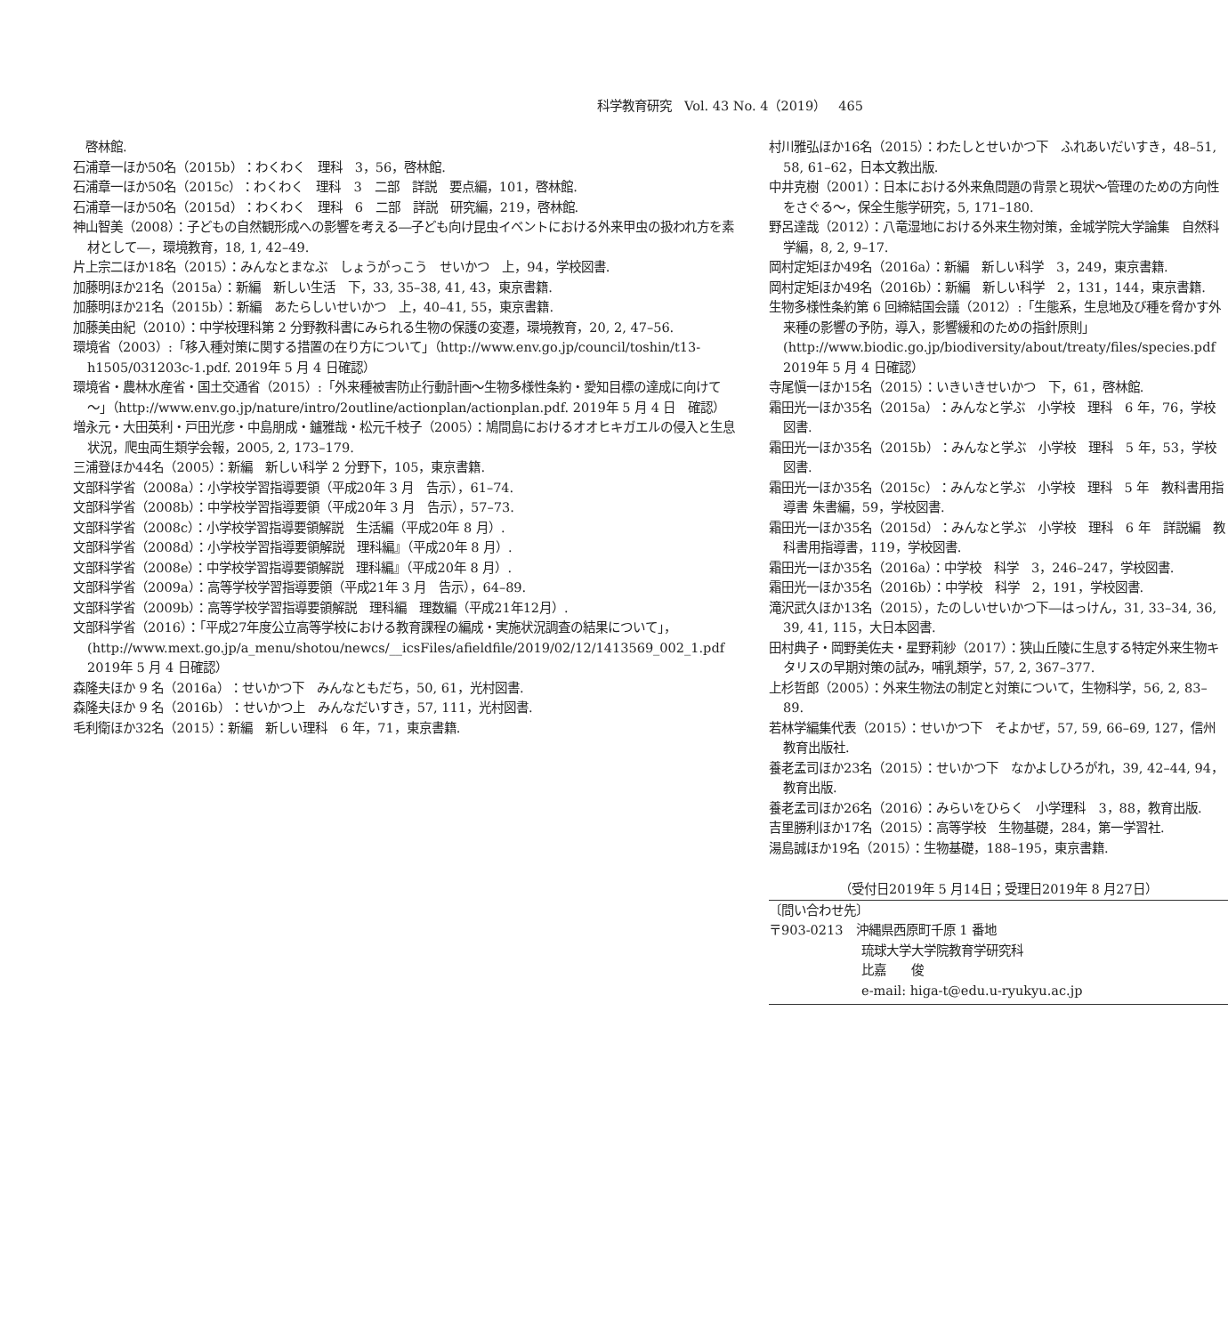科学教育研究　Vol. 43 No. 4（2019）　465
　啓林館.
石浦章一ほか50名（2015b）：わくわく　理科　3，56，啓林館.
石浦章一ほか50名（2015c）：わくわく　理科　3　二部　詳説　要点編，101，啓林館.
石浦章一ほか50名（2015d）：わくわく　理科　6　二部　詳説　研究編，219，啓林館.
神山智美（2008）：子どもの自然観形成への影響を考える―子ども向け昆虫イベントにおける外来甲虫の扱われ方を素材として―，環境教育，18, 1, 42–49.
片上宗二ほか18名（2015）：みんなとまなぶ　しょうがっこう　せいかつ　上，94，学校図書.
加藤明ほか21名（2015a）：新編　新しい生活　下，33, 35–38, 41, 43，東京書籍.
加藤明ほか21名（2015b）：新編　あたらしいせいかつ　上，40–41, 55，東京書籍.
加藤美由紀（2010）：中学校理科第 2 分野教科書にみられる生物の保護の変遷，環境教育，20, 2, 47–56.
環境省（2003）:「移入種対策に関する措置の在り方について」（http://www.env.go.jp/council/toshin/t13-h1505/031203c-1.pdf. 2019年 5 月 4 日確認）
環境省・農林水産省・国土交通省（2015）:「外来種被害防止行動計画～生物多様性条約・愛知目標の達成に向けて～」（http://www.env.go.jp/nature/intro/2outline/actionplan/actionplan.pdf. 2019年 5 月 4 日　確認）
増永元・大田英利・戸田光彦・中島朋成・鑪雅哉・松元千枝子（2005）：鳩間島におけるオオヒキガエルの侵入と生息状況，爬虫両生類学会報，2005, 2, 173–179.
三浦登ほか44名（2005）：新編　新しい科学 2 分野下，105，東京書籍.
文部科学省（2008a）：小学校学習指導要領（平成20年 3 月　告示），61–74.
文部科学省（2008b）：中学校学習指導要領（平成20年 3 月　告示），57–73.
文部科学省（2008c）：小学校学習指導要領解説　生活編（平成20年 8 月）.
文部科学省（2008d）：小学校学習指導要領解説　理科編』（平成20年 8 月）.
文部科学省（2008e）：中学校学習指導要領解説　理科編』（平成20年 8 月）.
文部科学省（2009a）：高等学校学習指導要領（平成21年 3 月　告示），64–89.
文部科学省（2009b）：高等学校学習指導要領解説　理科編　理数編（平成21年12月）.
文部科学省（2016）：「平成27年度公立高等学校における教育課程の編成・実施状況調査の結果について」，(http://www.mext.go.jp/a_menu/shotou/newcs/__icsFiles/afieldfile/2019/02/12/1413569_002_1.pdf　2019年 5 月 4 日確認）
森隆夫ほか 9 名（2016a）：せいかつ下　みんなともだち，50, 61，光村図書.
森隆夫ほか 9 名（2016b）：せいかつ上　みんなだいすき，57, 111，光村図書.
毛利衛ほか32名（2015）：新編　新しい理科　6 年，71，東京書籍.
村川雅弘ほか16名（2015）：わたしとせいかつ下　ふれあいだいすき，48–51, 58, 61–62，日本文教出版.
中井克樹（2001）：日本における外来魚問題の背景と現状～管理のための方向性をさぐる～，保全生態学研究，5, 171–180.
野呂達哉（2012）：八竜湿地における外来生物対策，金城学院大学論集　自然科学編，8, 2, 9–17.
岡村定矩ほか49名（2016a）：新編　新しい科学　3，249，東京書籍.
岡村定矩ほか49名（2016b）：新編　新しい科学　2，131，144，東京書籍.
生物多様性条約第 6 回締結国会議（2012）:「生態系，生息地及び種を脅かす外来種の影響の予防，導入，影響緩和のための指針原則」(http://www.biodic.go.jp/biodiversity/about/treaty/files/species.pdf　2019年 5 月 4 日確認）
寺尾愼一ほか15名（2015）：いきいきせいかつ　下，61，啓林館.
霜田光一ほか35名（2015a）：みんなと学ぶ　小学校　理科　6 年，76，学校図書.
霜田光一ほか35名（2015b）：みんなと学ぶ　小学校　理科　5 年，53，学校図書.
霜田光一ほか35名（2015c）：みんなと学ぶ　小学校　理科　5 年　教科書用指導書 朱書編，59，学校図書.
霜田光一ほか35名（2015d）：みんなと学ぶ　小学校　理科　6 年　詳説編　教科書用指導書，119，学校図書.
霜田光一ほか35名（2016a）：中学校　科学　3，246–247，学校図書.
霜田光一ほか35名（2016b）：中学校　科学　2，191，学校図書.
滝沢武久ほか13名（2015），たのしいせいかつ下―はっけん，31, 33–34, 36, 39, 41, 115，大日本図書.
田村典子・岡野美佐夫・星野莉紗（2017）：狭山丘陵に生息する特定外来生物キタリスの早期対策の試み，哺乳類学，57, 2, 367–377.
上杉哲郎（2005）：外来生物法の制定と対策について，生物科学，56, 2, 83–89.
若林学編集代表（2015）：せいかつ下　そよかぜ，57, 59, 66–69, 127，信州教育出版社.
養老孟司ほか23名（2015）：せいかつ下　なかよしひろがれ，39, 42–44, 94，教育出版.
養老孟司ほか26名（2016）：みらいをひらく　小学理科　3，88，教育出版.
吉里勝利ほか17名（2015）：高等学校　生物基礎，284，第一学習社.
湯島誠ほか19名（2015）：生物基礎，188–195，東京書籍.
（受付日2019年 5 月14日；受理日2019年 8 月27日）
〔問い合わせ先〕
〒903-0213　沖縄県西原町千原 1 番地
琉球大学大学院教育学研究科
比嘉　　俊
e-mail: higa-t@edu.u-ryukyu.ac.jp